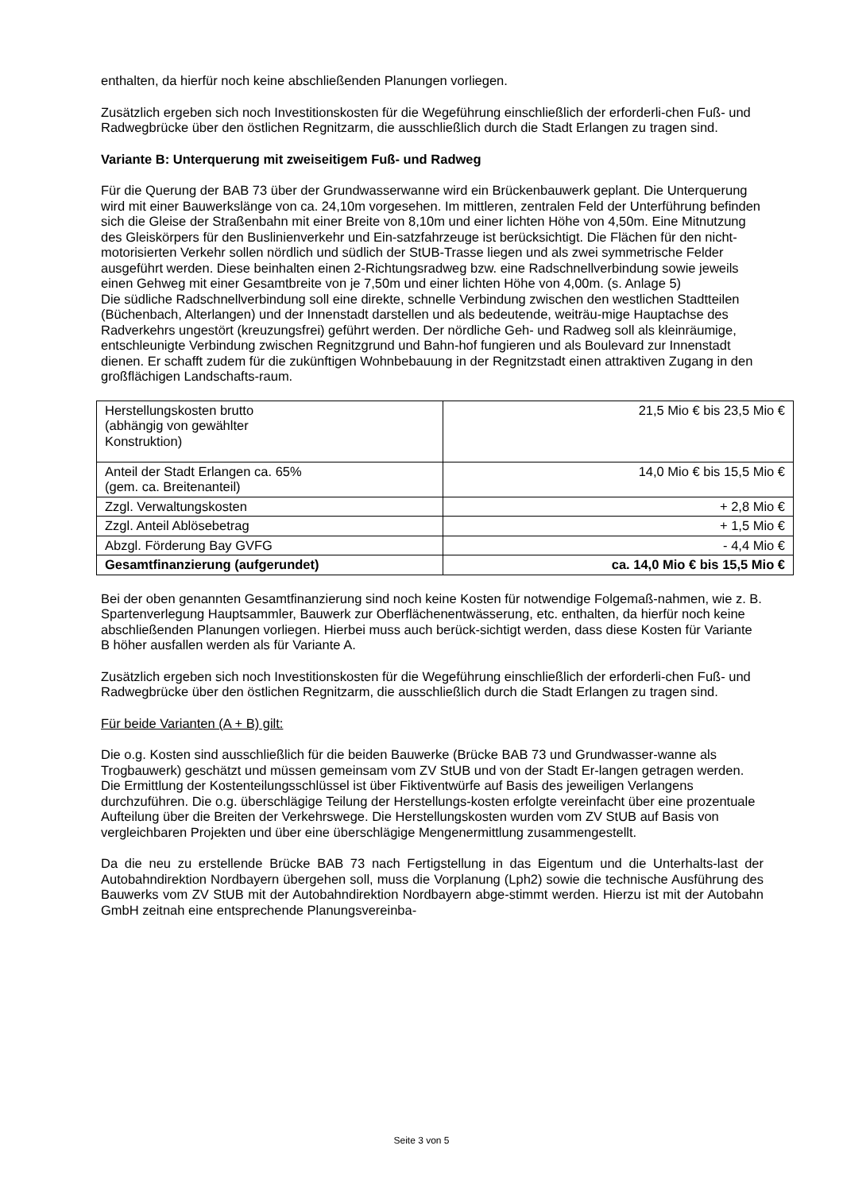enthalten, da hierfür noch keine abschließenden Planungen vorliegen.
Zusätzlich ergeben sich noch Investitionskosten für die Wegeführung einschließlich der erforderli-chen Fuß- und Radwegbrücke über den östlichen Regnitzarm, die ausschließlich durch die Stadt Erlangen zu tragen sind.
Variante B: Unterquerung mit zweiseitigem Fuß- und Radweg
Für die Querung der BAB 73 über der Grundwasserwanne wird ein Brückenbauwerk geplant. Die Unterquerung wird mit einer Bauwerkslänge von ca. 24,10m vorgesehen. Im mittleren, zentralen Feld der Unterführung befinden sich die Gleise der Straßenbahn mit einer Breite von 8,10m und einer lichten Höhe von 4,50m. Eine Mitnutzung des Gleiskörpers für den Buslinienverkehr und Ein-satzfahrzeuge ist berücksichtigt. Die Flächen für den nicht-motorisierten Verkehr sollen nördlich und südlich der StUB-Trasse liegen und als zwei symmetrische Felder ausgeführt werden. Diese beinhalten einen 2-Richtungsradweg bzw. eine Radschnellverbindung sowie jeweils einen Gehweg mit einer Gesamtbreite von je 7,50m und einer lichten Höhe von 4,00m. (s. Anlage 5)
Die südliche Radschnellverbindung soll eine direkte, schnelle Verbindung zwischen den westlichen Stadtteilen (Büchenbach, Alterlangen) und der Innenstadt darstellen und als bedeutende, weiträu-mige Hauptachse des Radverkehrs ungestört (kreuzungsfrei) geführt werden. Der nördliche Geh- und Radweg soll als kleinräumige, entschleunigte Verbindung zwischen Regnitzgrund und Bahn-hof fungieren und als Boulevard zur Innenstadt dienen. Er schafft zudem für die zukünftigen Wohnbebauung in der Regnitzstadt einen attraktiven Zugang in den großflächigen Landschafts-raum.
| Herstellungskosten brutto (abhängig von gewählter Konstruktion) | 21,5 Mio € bis 23,5 Mio € |
| Anteil der Stadt Erlangen ca. 65% (gem. ca. Breitenanteil) | 14,0 Mio € bis 15,5 Mio € |
| Zzgl. Verwaltungskosten | + 2,8 Mio € |
| Zzgl. Anteil Ablösebetrag | + 1,5 Mio € |
| Abzgl. Förderung Bay GVFG | - 4,4 Mio € |
| Gesamtfinanzierung (aufgerundet) | ca. 14,0 Mio € bis 15,5 Mio € |
Bei der oben genannten Gesamtfinanzierung sind noch keine Kosten für notwendige Folgemaß-nahmen, wie z. B. Spartenverlegung Hauptsammler, Bauwerk zur Oberflächenentwässerung, etc. enthalten, da hierfür noch keine abschließenden Planungen vorliegen. Hierbei muss auch berück-sichtigt werden, dass diese Kosten für Variante B höher ausfallen werden als für Variante A.
Zusätzlich ergeben sich noch Investitionskosten für die Wegeführung einschließlich der erforderli-chen Fuß- und Radwegbrücke über den östlichen Regnitzarm, die ausschließlich durch die Stadt Erlangen zu tragen sind.
Für beide Varianten (A + B) gilt:
Die o.g. Kosten sind ausschließlich für die beiden Bauwerke (Brücke BAB 73 und Grundwasser-wanne als Trogbauwerk) geschätzt und müssen gemeinsam vom ZV StUB und von der Stadt Er-langen getragen werden. Die Ermittlung der Kostenteilungsschlüssel ist über Fiktiventwürfe auf Basis des jeweiligen Verlangens durchzuführen. Die o.g. überschlägige Teilung der Herstellungs-kosten erfolgte vereinfacht über eine prozentuale Aufteilung über die Breiten der Verkehrswege. Die Herstellungskosten wurden vom ZV StUB auf Basis von vergleichbaren Projekten und über eine überschlägige Mengenermittlung zusammengestellt.
Da die neu zu erstellende Brücke BAB 73 nach Fertigstellung in das Eigentum und die Unterhalts-last der Autobahndirektion Nordbayern übergehen soll, muss die Vorplanung (Lph2) sowie die technische Ausführung des Bauwerks vom ZV StUB mit der Autobahndirektion Nordbayern abge-stimmt werden. Hierzu ist mit der Autobahn GmbH zeitnah eine entsprechende Planungsvereinba-
Seite 3 von 5